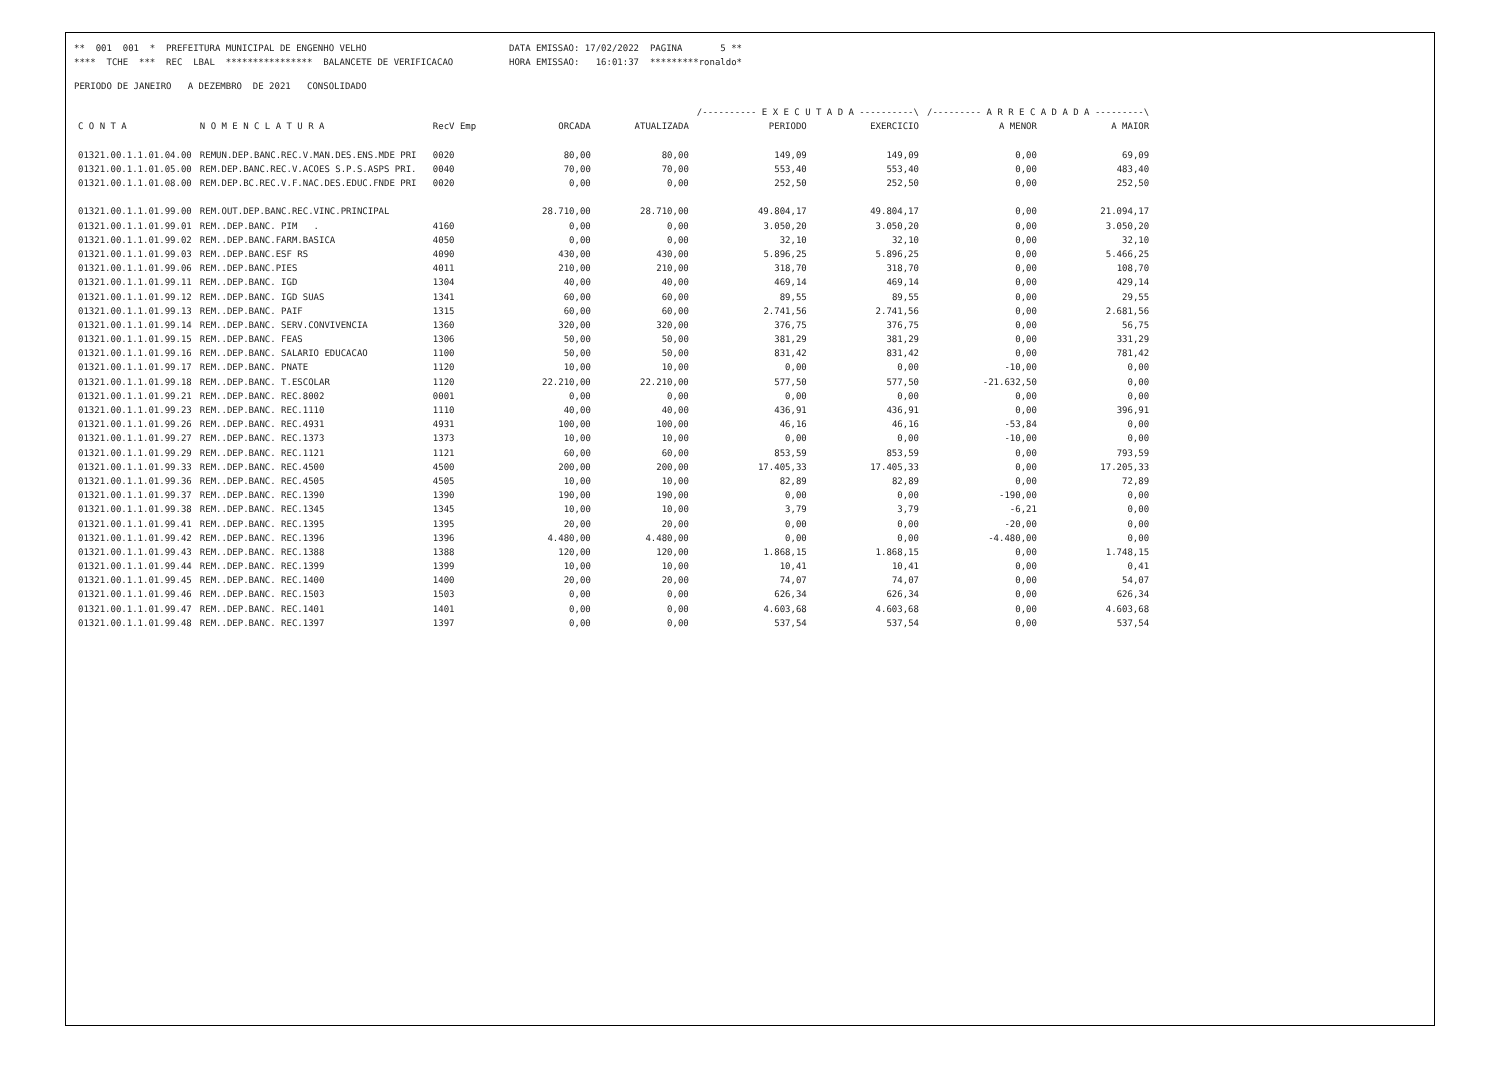** 001 001 * PREFEITURA MUNICIPAL DE ENGENHO VELHO
DATA EMISSAO: 17/02/2022 PAGINA 5 **
**** TCHE *** REC LBAL **************** BALANCETE DE VERIFICACAO
HORA EMISSAO: 16:01:37 *********ronaldo*
PERIODO DE JANEIRO A DEZEMBRO DE 2021 CONSOLIDADO
| | | | | | /---------- E X E C U T A D A ----------\ | | /--------- A R R E C A D A D A ---------\ | |
| C O N T A | N O M E N C L A T U R A | RecV Emp | ORCADA | ATUALIZADA | PERIODO | EXERCICIO | A MENOR | A MAIOR |
| 01321.00.1.1.01.04.00 | REMUN.DEP.BANC.REC.V.MAN.DES.ENS.MDE PRI | 0020 | 80,00 | 80,00 | 149,09 | 149,09 | 0,00 | 69,09 |
| 01321.00.1.1.01.05.00 | REM.DEP.BANC.REC.V.ACOES S.P.S.ASPS PRI. | 0040 | 70,00 | 70,00 | 553,40 | 553,40 | 0,00 | 483,40 |
| 01321.00.1.1.01.08.00 | REM.DEP.BC.REC.V.F.NAC.DES.EDUC.FNDE PRI | 0020 | 0,00 | 0,00 | 252,50 | 252,50 | 0,00 | 252,50 |
| 01321.00.1.1.01.99.00 | REM.OUT.DEP.BANC.REC.VINC.PRINCIPAL | | 28.710,00 | 28.710,00 | 49.804,17 | 49.804,17 | 0,00 | 21.094,17 |
| 01321.00.1.1.01.99.01 | REM..DEP.BANC. PIM . | 4160 | 0,00 | 0,00 | 3.050,20 | 3.050,20 | 0,00 | 3.050,20 |
| 01321.00.1.1.01.99.02 | REM..DEP.BANC.FARM.BASICA | 4050 | 0,00 | 0,00 | 32,10 | 32,10 | 0,00 | 32,10 |
| 01321.00.1.1.01.99.03 | REM..DEP.BANC.ESF RS | 4090 | 430,00 | 430,00 | 5.896,25 | 5.896,25 | 0,00 | 5.466,25 |
| 01321.00.1.1.01.99.06 | REM..DEP.BANC.PIES | 4011 | 210,00 | 210,00 | 318,70 | 318,70 | 0,00 | 108,70 |
| 01321.00.1.1.01.99.11 | REM..DEP.BANC. IGD | 1304 | 40,00 | 40,00 | 469,14 | 469,14 | 0,00 | 429,14 |
| 01321.00.1.1.01.99.12 | REM..DEP.BANC. IGD SUAS | 1341 | 60,00 | 60,00 | 89,55 | 89,55 | 0,00 | 29,55 |
| 01321.00.1.1.01.99.13 | REM..DEP.BANC. PAIF | 1315 | 60,00 | 60,00 | 2.741,56 | 2.741,56 | 0,00 | 2.681,56 |
| 01321.00.1.1.01.99.14 | REM..DEP.BANC. SERV.CONVIVENCIA | 1360 | 320,00 | 320,00 | 376,75 | 376,75 | 0,00 | 56,75 |
| 01321.00.1.1.01.99.15 | REM..DEP.BANC. FEAS | 1306 | 50,00 | 50,00 | 381,29 | 381,29 | 0,00 | 331,29 |
| 01321.00.1.1.01.99.16 | REM..DEP.BANC. SALARIO EDUCACAO | 1100 | 50,00 | 50,00 | 831,42 | 831,42 | 0,00 | 781,42 |
| 01321.00.1.1.01.99.17 | REM..DEP.BANC. PNATE | 1120 | 10,00 | 10,00 | 0,00 | 0,00 | -10,00 | 0,00 |
| 01321.00.1.1.01.99.18 | REM..DEP.BANC. T.ESCOLAR | 1120 | 22.210,00 | 22.210,00 | 577,50 | 577,50 | -21.632,50 | 0,00 |
| 01321.00.1.1.01.99.21 | REM..DEP.BANC. REC.8002 | 0001 | 0,00 | 0,00 | 0,00 | 0,00 | 0,00 | 0,00 |
| 01321.00.1.1.01.99.23 | REM..DEP.BANC. REC.1110 | 1110 | 40,00 | 40,00 | 436,91 | 436,91 | 0,00 | 396,91 |
| 01321.00.1.1.01.99.26 | REM..DEP.BANC. REC.4931 | 4931 | 100,00 | 100,00 | 46,16 | 46,16 | -53,84 | 0,00 |
| 01321.00.1.1.01.99.27 | REM..DEP.BANC. REC.1373 | 1373 | 10,00 | 10,00 | 0,00 | 0,00 | -10,00 | 0,00 |
| 01321.00.1.1.01.99.29 | REM..DEP.BANC. REC.1121 | 1121 | 60,00 | 60,00 | 853,59 | 853,59 | 0,00 | 793,59 |
| 01321.00.1.1.01.99.33 | REM..DEP.BANC. REC.4500 | 4500 | 200,00 | 200,00 | 17.405,33 | 17.405,33 | 0,00 | 17.205,33 |
| 01321.00.1.1.01.99.36 | REM..DEP.BANC. REC.4505 | 4505 | 10,00 | 10,00 | 82,89 | 82,89 | 0,00 | 72,89 |
| 01321.00.1.1.01.99.37 | REM..DEP.BANC. REC.1390 | 1390 | 190,00 | 190,00 | 0,00 | 0,00 | -190,00 | 0,00 |
| 01321.00.1.1.01.99.38 | REM..DEP.BANC. REC.1345 | 1345 | 10,00 | 10,00 | 3,79 | 3,79 | -6,21 | 0,00 |
| 01321.00.1.1.01.99.41 | REM..DEP.BANC. REC.1395 | 1395 | 20,00 | 20,00 | 0,00 | 0,00 | -20,00 | 0,00 |
| 01321.00.1.1.01.99.42 | REM..DEP.BANC. REC.1396 | 1396 | 4.480,00 | 4.480,00 | 0,00 | 0,00 | -4.480,00 | 0,00 |
| 01321.00.1.1.01.99.43 | REM..DEP.BANC. REC.1388 | 1388 | 120,00 | 120,00 | 1.868,15 | 1.868,15 | 0,00 | 1.748,15 |
| 01321.00.1.1.01.99.44 | REM..DEP.BANC. REC.1399 | 1399 | 10,00 | 10,00 | 10,41 | 10,41 | 0,00 | 0,41 |
| 01321.00.1.1.01.99.45 | REM..DEP.BANC. REC.1400 | 1400 | 20,00 | 20,00 | 74,07 | 74,07 | 0,00 | 54,07 |
| 01321.00.1.1.01.99.46 | REM..DEP.BANC. REC.1503 | 1503 | 0,00 | 0,00 | 626,34 | 626,34 | 0,00 | 626,34 |
| 01321.00.1.1.01.99.47 | REM..DEP.BANC. REC.1401 | 1401 | 0,00 | 0,00 | 4.603,68 | 4.603,68 | 0,00 | 4.603,68 |
| 01321.00.1.1.01.99.48 | REM..DEP.BANC. REC.1397 | 1397 | 0,00 | 0,00 | 537,54 | 537,54 | 0,00 | 537,54 |